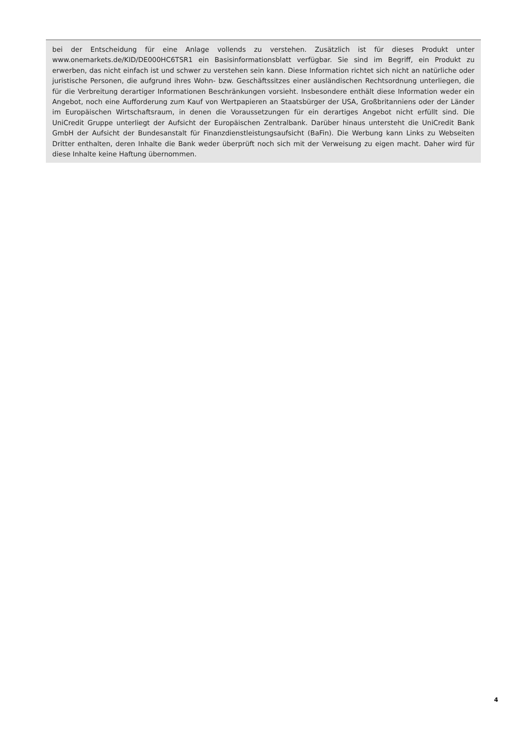bei der Entscheidung für eine Anlage vollends zu verstehen. Zusätzlich ist für dieses Produkt unter www.onemarkets.de/KID/DE000HC6TSR1 ein Basisinformationsblatt verfügbar. Sie sind im Begriff, ein Produkt zu erwerben, das nicht einfach ist und schwer zu verstehen sein kann. Diese Information richtet sich nicht an natürliche oder juristische Personen, die aufgrund ihres Wohn- bzw. Geschäftssitzes einer ausländischen Rechtsordnung unterliegen, die für die Verbreitung derartiger Informationen Beschränkungen vorsieht. Insbesondere enthält diese Information weder ein Angebot, noch eine Aufforderung zum Kauf von Wertpapieren an Staatsbürger der USA, Großbritanniens oder der Länder im Europäischen Wirtschaftsraum, in denen die Voraussetzungen für ein derartiges Angebot nicht erfüllt sind. Die UniCredit Gruppe unterliegt der Aufsicht der Europäischen Zentralbank. Darüber hinaus untersteht die UniCredit Bank GmbH der Aufsicht der Bundesanstalt für Finanzdienstleistungsaufsicht (BaFin). Die Werbung kann Links zu Webseiten Dritter enthalten, deren Inhalte die Bank weder überprüft noch sich mit der Verweisung zu eigen macht. Daher wird für diese Inhalte keine Haftung übernommen.
4